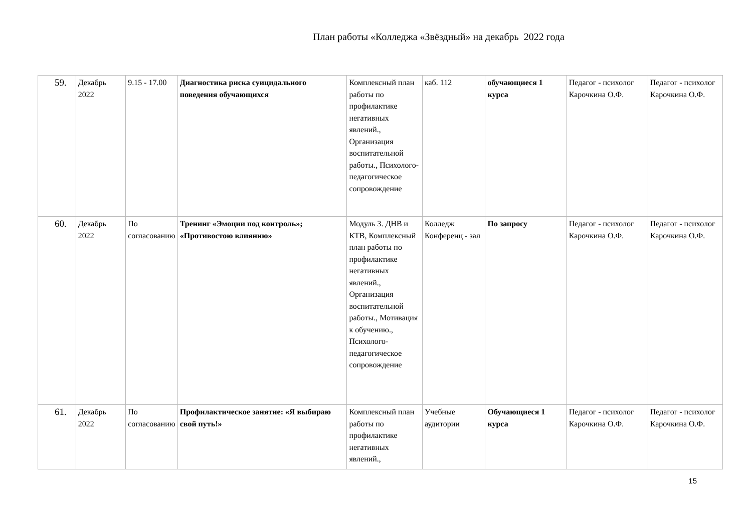План работы «Колледжа «Звёздный» на декабрь 2022 года
| 59. | Декабрь 2022 | 9.15 - 17.00 | Диагностика риска суицидального поведения обучающихся | Комплексный план работы по профилактике негативных явлений., Организация воспитательной работы., Психолого-педагогическое сопровождение | каб. 112 | обучающиеся 1 курса | Педагог - психолог Карочкина О.Ф. | Педагог - психолог Карочкина О.Ф. |
| 60. | Декабрь 2022 | По согласованию | Тренинг «Эмоции под контроль»; «Противостою влиянию» | Модуль 3. ДНВ и КТВ, Комплексный план работы по профилактике негативных явлений., Организация воспитательной работы., Мотивация к обучению., Психолого-педагогическое сопровождение | Колледж Конференц - зал | По запросу | Педагог - психолог Карочкина О.Ф. | Педагог - психолог Карочкина О.Ф. |
| 61. | Декабрь 2022 | По согласованию | Профилактическое занятие: «Я выбираю свой путь!» | Комплексный план работы по профилактике негативных явлений., | Учебные аудитории | Обучающиеся 1 курса | Педагог - психолог Карочкина О.Ф. | Педагог - психолог Карочкина О.Ф. |
15